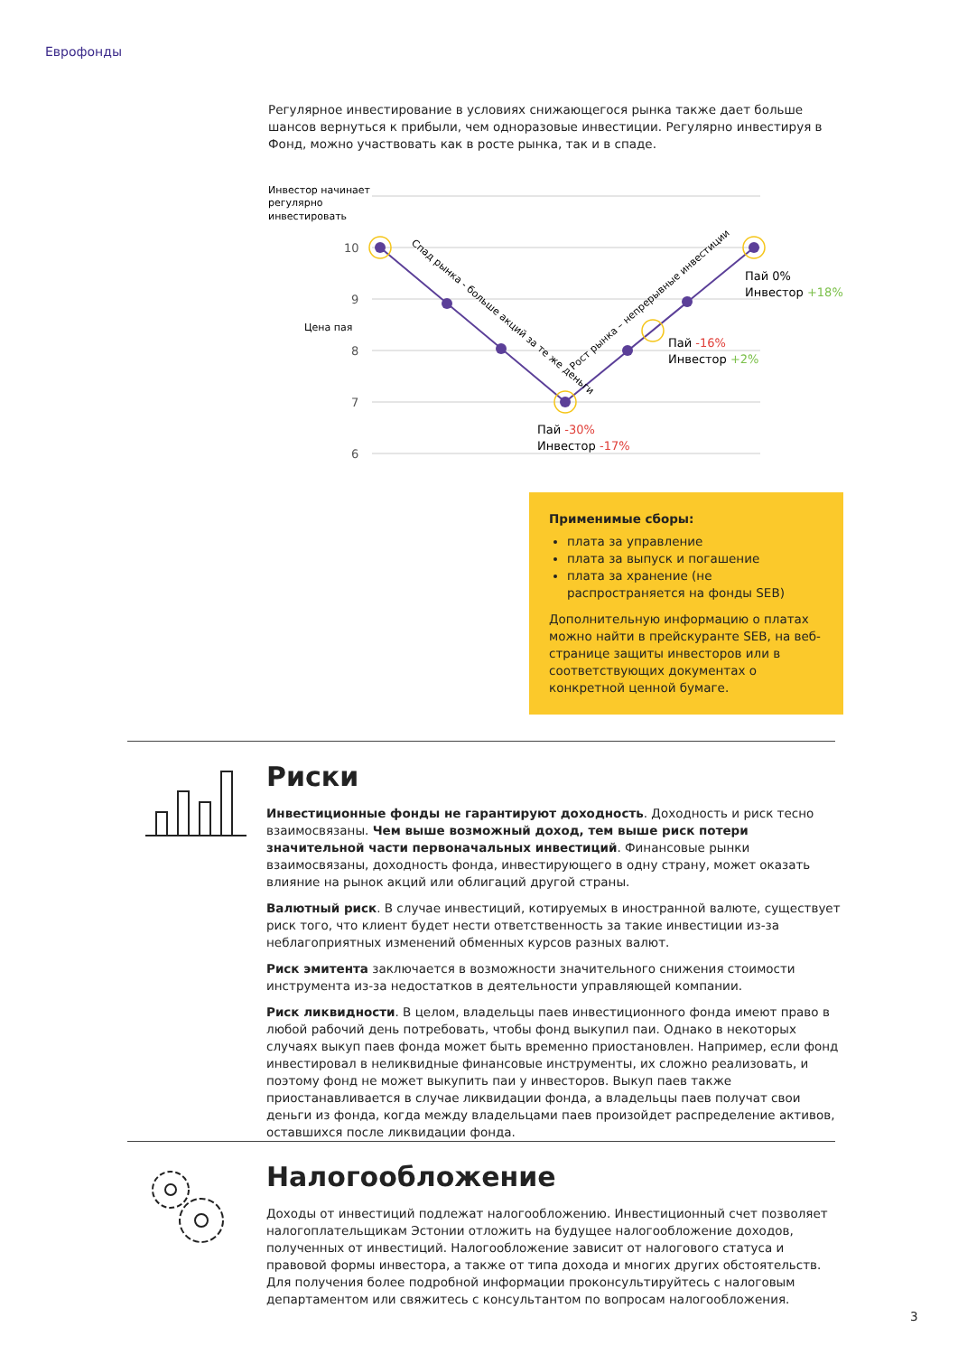Еврофонды
Регулярное инвестирование в условиях снижающегося рынка также дает больше шансов вернуться к прибыли, чем одноразовые инвестиции. Регулярно инвестируя в Фонд, можно участвовать как в росте рынка, так и в спаде.
Инвестор начинает
регулярно
инвестировать
10
9
8
7
6
Цена пая
Спад рынка - больше акций за те же деньги
Рост рынка – непрерывные инвестиции
Пай 0%
Инвестор +18%
Пай -16%
Инвестор +2%
Пай -30%
Инвестор -17%
Применимые сборы:
плата за управление
плата за выпуск и погашение
плата за хранение (не распространяется на фонды SEB)
Дополнительную информацию о платах можно найти в прейскуранте SEB, на веб-странице защиты инвесторов или в соответствующих документах о конкретной ценной бумаге.
Риски
Инвестиционные фонды не гарантируют доходность. Доходность и риск тесно взаимосвязаны. Чем выше возможный доход, тем выше риск потери значительной части первоначальных инвестиций. Финансовые рынки взаимосвязаны, доходность фонда, инвестирующего в одну страну, может оказать влияние на рынок акций или облигаций другой страны.
Валютный риск. В случае инвестиций, котируемых в иностранной валюте, существует риск того, что клиент будет нести ответственность за такие инвестиции из-за неблагоприятных изменений обменных курсов разных валют.
Риск эмитента заключается в возможности значительного снижения стоимости инструмента из-за недостатков в деятельности управляющей компании.
Риск ликвидности. В целом, владельцы паев инвестиционного фонда имеют право в любой рабочий день потребовать, чтобы фонд выкупил паи. Однако в некоторых случаях выкуп паев фонда может быть временно приостановлен. Например, если фонд инвестировал в неликвидные финансовые инструменты, их сложно реализовать, и поэтому фонд не может выкупить паи у инвесторов. Выкуп паев также приостанавливается в случае ликвидации фонда, а владельцы паев получат свои деньги из фонда, когда между владельцами паев произойдет распределение активов, оставшихся после ликвидации фонда.
Налогообложение
Доходы от инвестиций подлежат налогообложению. Инвестиционный счет позволяет налогоплательщикам Эстонии отложить на будущее налогообложение доходов, полученных от инвестиций. Налогообложение зависит от налогового статуса и правовой формы инвестора, а также от типа дохода и многих других обстоятельств. Для получения более подробной информации проконсультируйтесь с налоговым департаментом или свяжитесь с консультантом по вопросам налогообложения.
3